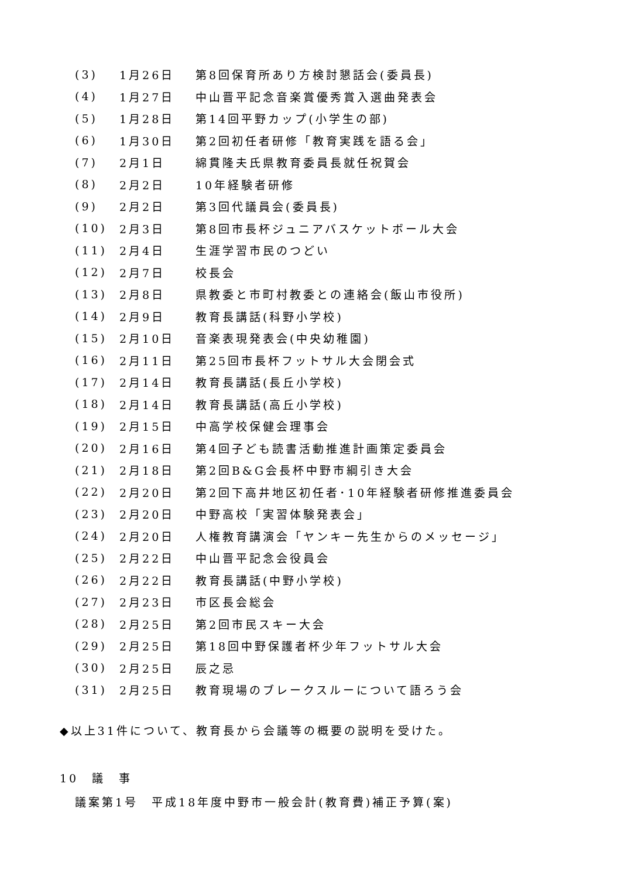| (3) | 1月26日 | 第8回保育所あり方検討懇話会(委員長) |
| (4) | 1月27日 | 中山晋平記念音楽賞優秀賞入選曲発表会 |
| (5) | 1月28日 | 第14回平野カップ(小学生の部) |
| (6) | 1月30日 | 第2回初任者研修「教育実践を語る会」 |
| (7) | 2月1日 | 綿貫隆夫氏県教育委員長就任祝賀会 |
| (8) | 2月2日 | 10年経験者研修 |
| (9) | 2月2日 | 第3回代議員会(委員長) |
| (10) | 2月3日 | 第8回市長杯ジュニアバスケットボール大会 |
| (11) | 2月4日 | 生涯学習市民のつどい |
| (12) | 2月7日 | 校長会 |
| (13) | 2月8日 | 県教委と市町村教委との連絡会(飯山市役所) |
| (14) | 2月9日 | 教育長講話(科野小学校) |
| (15) | 2月10日 | 音楽表現発表会(中央幼稚園) |
| (16) | 2月11日 | 第25回市長杯フットサル大会閉会式 |
| (17) | 2月14日 | 教育長講話(長丘小学校) |
| (18) | 2月14日 | 教育長講話(高丘小学校) |
| (19) | 2月15日 | 中高学校保健会理事会 |
| (20) | 2月16日 | 第4回子ども読書活動推進計画策定委員会 |
| (21) | 2月18日 | 第2回B&G会長杯中野市綱引き大会 |
| (22) | 2月20日 | 第2回下高井地区初任者･10年経験者研修推進委員会 |
| (23) | 2月20日 | 中野高校「実習体験発表会」 |
| (24) | 2月20日 | 人権教育講演会「ヤンキー先生からのメッセージ」 |
| (25) | 2月22日 | 中山晋平記念会役員会 |
| (26) | 2月22日 | 教育長講話(中野小学校) |
| (27) | 2月23日 | 市区長会総会 |
| (28) | 2月25日 | 第2回市民スキー大会 |
| (29) | 2月25日 | 第18回中野保護者杯少年フットサル大会 |
| (30) | 2月25日 | 辰之忌 |
| (31) | 2月25日 | 教育現場のブレークスルーについて語ろう会 |
◆以上31件について、教育長から会議等の概要の説明を受けた。
10　議　事
議案第1号　平成18年度中野市一般会計(教育費)補正予算(案)